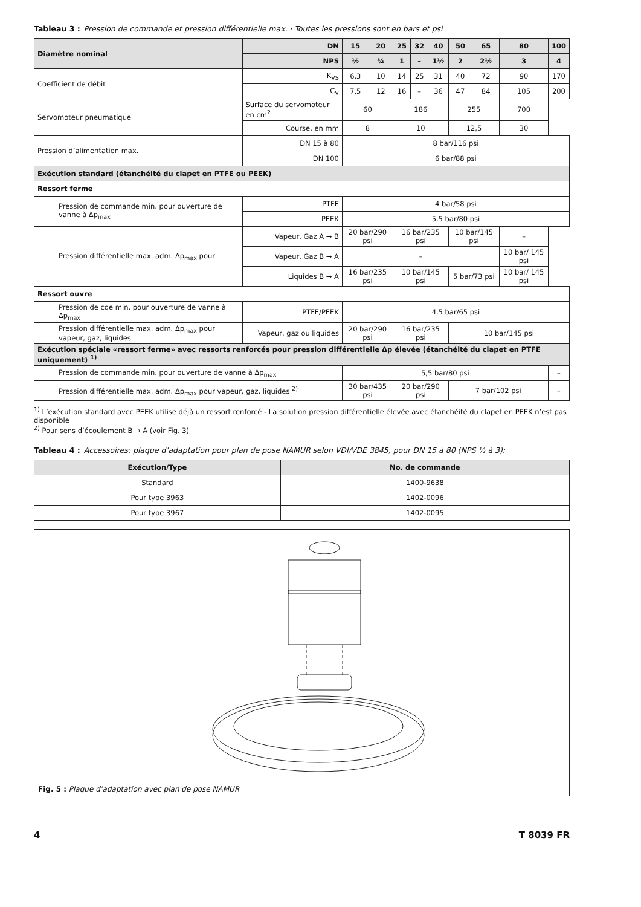Tableau 3 : Pression de commande et pression différentielle max. · Toutes les pressions sont en bars et psi
| Diamètre nominal | | DN | 15 | 20 | 25 | 32 | 40 | 50 | 65 | 80 | 100 |
| --- | --- | --- | --- | --- | --- | --- | --- | --- | --- | --- | --- |
| | | NPS | ½ | ¾ | 1 | – | 1½ | 2 | 2½ | 3 | 4 |
| Coefficient de débit | | K<sub>VS</sub> | 6,3 | 10 | 14 | 25 | 31 | 40 | 72 | 90 | 170 |
| | | C<sub>V</sub> | 7,5 | 12 | 16 | – | 36 | 47 | 84 | 105 | 200 |
| Servomoteur pneumatique | Surface du servomoteur en cm<sup>2</sup> | | 60 | | 186 | | | 255 | | 700 | |
| | Course, en mm | | 8 | | 10 | | | 12,5 | | 30 | |
| Pression d’alimentation max. | DN 15 à 80 | | 8 bar/116 psi | | | | | | | | |
| | DN 100 | | 6 bar/88 psi | | | | | | | | |
| Exécution standard (étanchéité du clapet en PTFE ou PEEK) | | | | | | | | | | | |
| Ressort ferme | | | | | | | | | | | |
| Pression de commande min. pour ouverture de vanne à Δp<sub>max</sub> | | PTFE | 4 bar/58 psi | | | | | | | | |
| | | PEEK | 5,5 bar/80 psi | | | | | | | | |
| Pression différentielle max. adm. Δp<sub>max</sub> pour | Vapeur, Gaz A → B | | 20 bar/290 psi | | 16 bar/235 psi | | | 10 bar/145 psi | | – | |
| | Vapeur, Gaz B → A | | – | | | | | | | 10 bar/ 145 psi | |
| | Liquides B → A | | 16 bar/235 psi | | 10 bar/145 psi | | | 5 bar/73 psi | | 10 bar/ 145 psi | |
| Ressort ouvre | | | | | | | | | | | |
| Pression de cde min. pour ouverture de vanne à Δp<sub>max</sub> | | PTFE/PEEK | 4,5 bar/65 psi | | | | | | | | |
| Pression différentielle max. adm. Δp<sub>max</sub> pour vapeur, gaz, liquides | | Vapeur, gaz ou liquides | 20 bar/290 psi | | 16 bar/235 psi | | | 10 bar/145 psi | | | |
| Exécution spéciale «ressort ferme» avec ressorts renforcés pour pression différentielle Δp élevée (étanchéité du clapet en PTFE uniquement) <sup>1)</sup> | | | | | | | | | | | |
| Pression de commande min. pour ouverture de vanne à Δp<sub>max</sub> | | | 5,5 bar/80 psi | | | | | | | | – |
| Pression différentielle max. adm. Δp<sub>max</sub> pour vapeur, gaz, liquides <sup>2)</sup> | | | 30 bar/435 psi | | 20 bar/290 psi | | | 7 bar/102 psi | | | – |
<sup>1)</sup> L’exécution standard avec PEEK utilise déjà un ressort renforcé - La solution pression différentielle élevée avec étanchéité du clapet en PEEK n’est pas disponible
<sup>2)</sup> Pour sens d’écoulement B → A (voir Fig. 3)
Tableau 4 : Accessoires: plaque d’adaptation pour plan de pose NAMUR selon VDI/VDE 3845, pour DN 15 à 80 (NPS ½ à 3):
| Exécution/Type | No. de commande |
| --- | --- |
| Standard | 1400-9638 |
| Pour type 3963 | 1402-0096 |
| Pour type 3967 | 1402-0095 |
Fig. 5 : Plaque d’adaptation avec plan de pose NAMUR
4 T 8039 FR